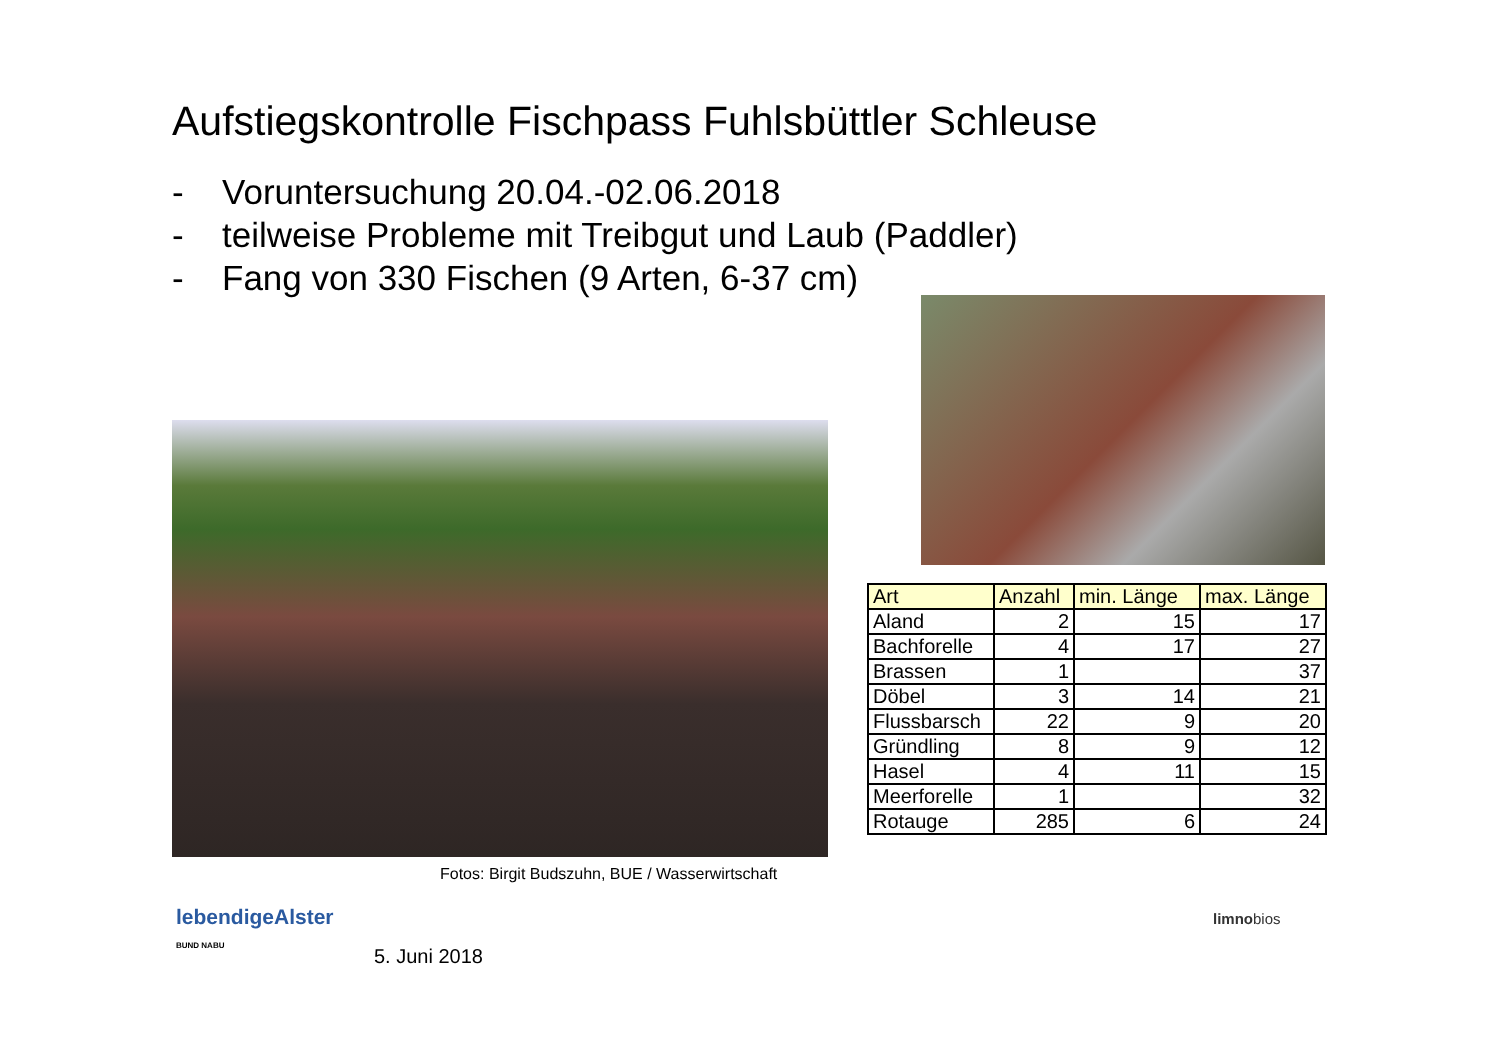Aufstiegskontrolle Fischpass Fuhlsbüttler Schleuse
- Voruntersuchung 20.04.-02.06.2018
- teilweise Probleme mit Treibgut und Laub (Paddler)
- Fang von 330 Fischen (9 Arten, 6-37 cm)
| Art | Anzahl | min. Länge | max. Länge |
| --- | --- | --- | --- |
| Aland | 2 | 15 | 17 |
| Bachforelle | 4 | 17 | 27 |
| Brassen | 1 | | 37 |
| Döbel | 3 | 14 | 21 |
| Flussbarsch | 22 | 9 | 20 |
| Gründling | 8 | 9 | 12 |
| Hasel | 4 | 11 | 15 |
| Meerforelle | 1 | | 32 |
| Rotauge | 285 | 6 | 24 |
Fotos: Birgit Budszuhn, BUE / Wasserwirtschaft
lebendigeAlster
BUND NABU
5. Juni 2018
limnobios